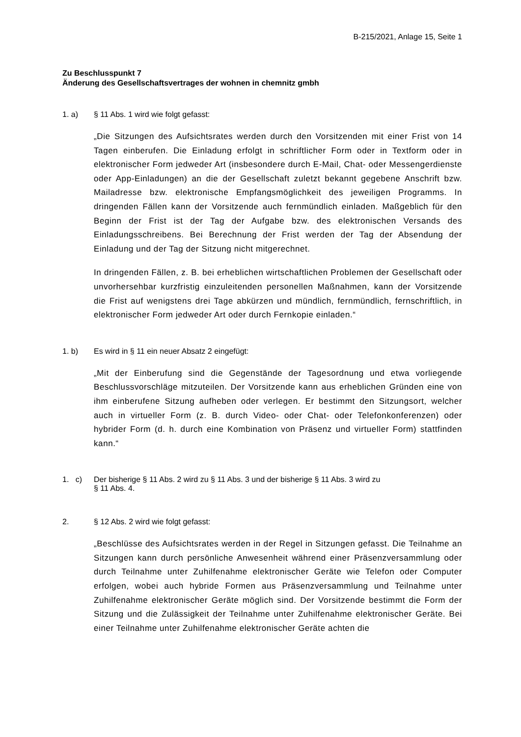B-215/2021, Anlage 15, Seite 1
Zu Beschlusspunkt 7
Änderung des Gesellschaftsvertrages der wohnen in chemnitz gmbh
1. a) § 11 Abs. 1 wird wie folgt gefasst:
„Die Sitzungen des Aufsichtsrates werden durch den Vorsitzenden mit einer Frist von 14 Tagen einberufen. Die Einladung erfolgt in schriftlicher Form oder in Textform oder in elektronischer Form jedweder Art (insbesondere durch E-Mail, Chat- oder Messengerdienste oder App-Einladungen) an die der Gesellschaft zuletzt bekannt gegebene Anschrift bzw. Mailadresse bzw. elektronische Empfangsmöglichkeit des jeweiligen Programms. In dringenden Fällen kann der Vorsitzende auch fernmündlich einladen. Maßgeblich für den Beginn der Frist ist der Tag der Aufgabe bzw. des elektronischen Versands des Einladungsschreibens. Bei Berechnung der Frist werden der Tag der Absendung der Einladung und der Tag der Sitzung nicht mitgerechnet.
In dringenden Fällen, z. B. bei erheblichen wirtschaftlichen Problemen der Gesellschaft oder unvorhersehbar kurzfristig einzuleitenden personellen Maßnahmen, kann der Vorsitzende die Frist auf wenigstens drei Tage abkürzen und mündlich, fernmündlich, fernschriftlich, in elektronischer Form jedweder Art oder durch Fernkopie einladen.“
1. b) Es wird in § 11 ein neuer Absatz 2 eingefügt:
„Mit der Einberufung sind die Gegenstände der Tagesordnung und etwa vorliegende Beschlussvorschläge mitzuteilen. Der Vorsitzende kann aus erheblichen Gründen eine von ihm einberufene Sitzung aufheben oder verlegen. Er bestimmt den Sitzungsort, welcher auch in virtueller Form (z. B. durch Video- oder Chat- oder Telefonkonferenzen) oder hybrider Form (d. h. durch eine Kombination von Präsenz und virtueller Form) stattfinden kann.“
1. c) Der bisherige § 11 Abs. 2 wird zu § 11 Abs. 3 und der bisherige § 11 Abs. 3 wird zu
§ 11 Abs. 4.
2. § 12 Abs. 2 wird wie folgt gefasst:
„Beschlüsse des Aufsichtsrates werden in der Regel in Sitzungen gefasst. Die Teilnahme an Sitzungen kann durch persönliche Anwesenheit während einer Präsenzversammlung oder durch Teilnahme unter Zuhilfenahme elektronischer Geräte wie Telefon oder Computer erfolgen, wobei auch hybride Formen aus Präsenzversammlung und Teilnahme unter Zuhilfenahme elektronischer Geräte möglich sind. Der Vorsitzende bestimmt die Form der Sitzung und die Zulässigkeit der Teilnahme unter Zuhilfenahme elektronischer Geräte. Bei einer Teilnahme unter Zuhilfenahme elektronischer Geräte achten die